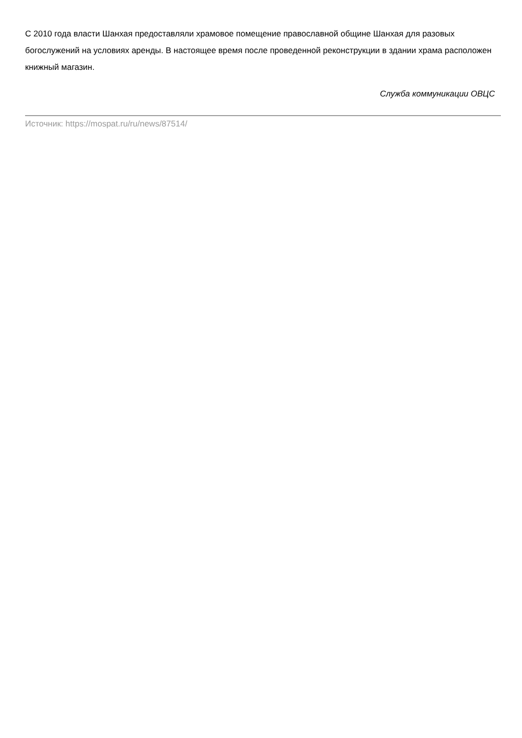С 2010 года власти Шанхая предоставляли храмовое помещение православной общине Шанхая для разовых богослужений на условиях аренды. В настоящее время после проведенной реконструкции в здании храма расположен книжный магазин.
Служба коммуникации ОВЦС
Источник: https://mospat.ru/ru/news/87514/